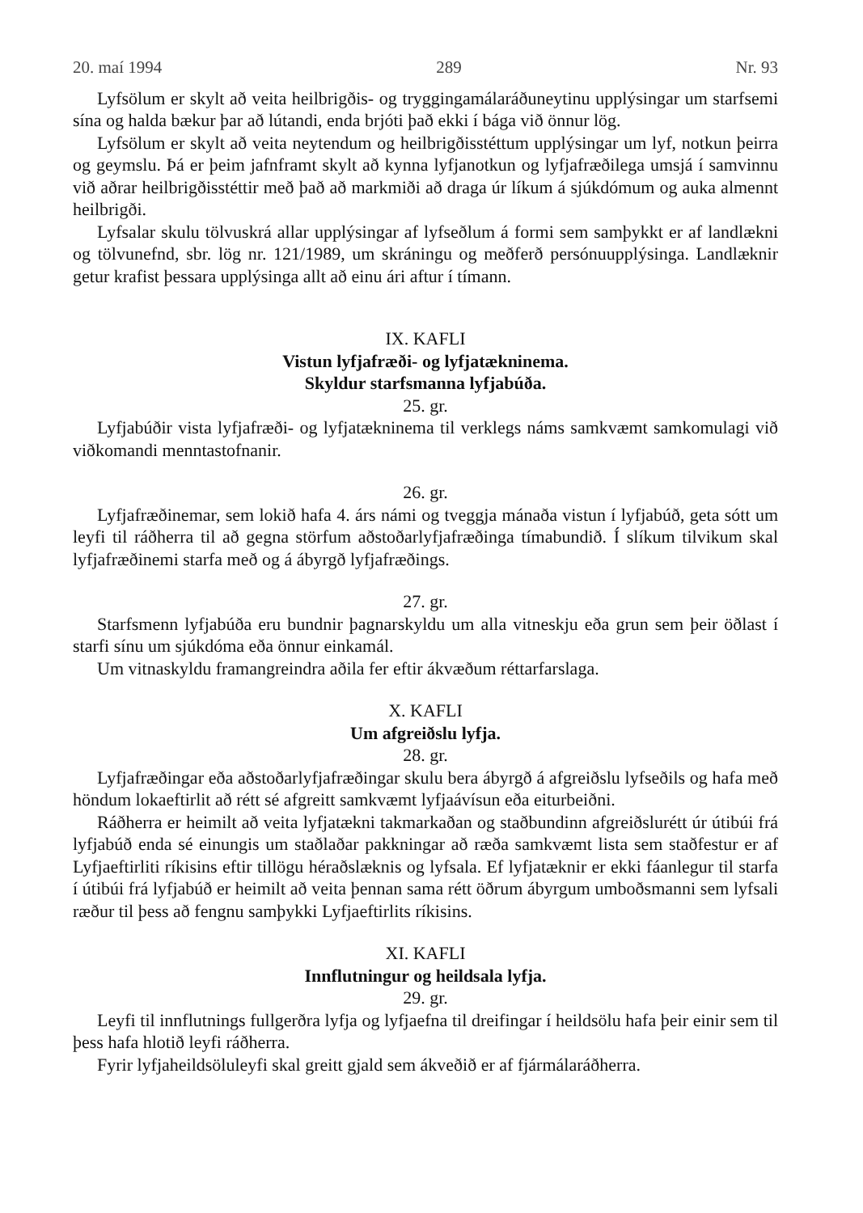20. maí 1994 289 Nr. 93
Lyfsölum er skylt að veita heilbrigðis- og tryggingamálaráðuneytinu upplýsingar um starfsemi sína og halda bækur þar að lútandi, enda brjóti það ekki í bága við önnur lög.
Lyfsölum er skylt að veita neytendum og heilbrigðisstéttum upplýsingar um lyf, notkun þeirra og geymslu. Þá er þeim jafnframt skylt að kynna lyfjanotkun og lyfjafræðilega umsjá í samvinnu við aðrar heilbrigðisstéttir með það að markmiði að draga úr líkum á sjúkdómum og auka almennt heilbrigði.
Lyfsalar skulu tölvuskrá allar upplýsingar af lyfseðlum á formi sem samþykkt er af landlækni og tölvunefnd, sbr. lög nr. 121/1989, um skráningu og meðferð persónuupplýsinga. Landlæknir getur krafist þessara upplýsinga allt að einu ári aftur í tímann.
IX. KAFLI
Vistun lyfjafræði- og lyfjatækninema.
Skyldur starfsmanna lyfjabúða.
25. gr.
Lyfjabúðir vista lyfjafræði- og lyfjatækninema til verklegs náms samkvæmt samkomulagi við viðkomandi menntastofnanir.
26. gr.
Lyfjafræðinemar, sem lokið hafa 4. árs námi og tveggja mánaða vistun í lyfjabúð, geta sótt um leyfi til ráðherra til að gegna störfum aðstoðarlyfjafræðinga tímabundið. Í slíkum tilvikum skal lyfjafræðinemi starfa með og á ábyrgð lyfjafræðings.
27. gr.
Starfsmenn lyfjabúða eru bundnir þagnarskyldu um alla vitneskju eða grun sem þeir öðlast í starfi sínu um sjúkdóma eða önnur einkamál.
Um vitnaskyldu framangreindra aðila fer eftir ákvæðum réttarfarslaga.
X. KAFLI
Um afgreiðslu lyfja.
28. gr.
Lyfjafræðingar eða aðstoðarlyfjafræðingar skulu bera ábyrgð á afgreiðslu lyfseðils og hafa með höndum lokaeftirlit að rétt sé afgreitt samkvæmt lyfjaávísun eða eiturbeiðni.
Ráðherra er heimilt að veita lyfjatækni takmarkaðan og staðbundinn afgreiðslurétt úr útibúi frá lyfjabúð enda sé einungis um staðlaðar pakkningar að ræða samkvæmt lista sem staðfestur er af Lyfjaeftirliti ríkisins eftir tillögu héraðslæknis og lyfsala. Ef lyfjatæknir er ekki fáanlegur til starfa í útibúi frá lyfjabúð er heimilt að veita þennan sama rétt öðrum ábyrgum umboðsmanni sem lyfsali ræður til þess að fengnu samþykki Lyfjaeftirlits ríkisins.
XI. KAFLI
Innflutningur og heildsala lyfja.
29. gr.
Leyfi til innflutnings fullgerðra lyfja og lyfjaefna til dreifingar í heildsölu hafa þeir einir sem til þess hafa hlotið leyfi ráðherra.
Fyrir lyfjaheildsöluleyfi skal greitt gjald sem ákveðið er af fjármálaráðherra.